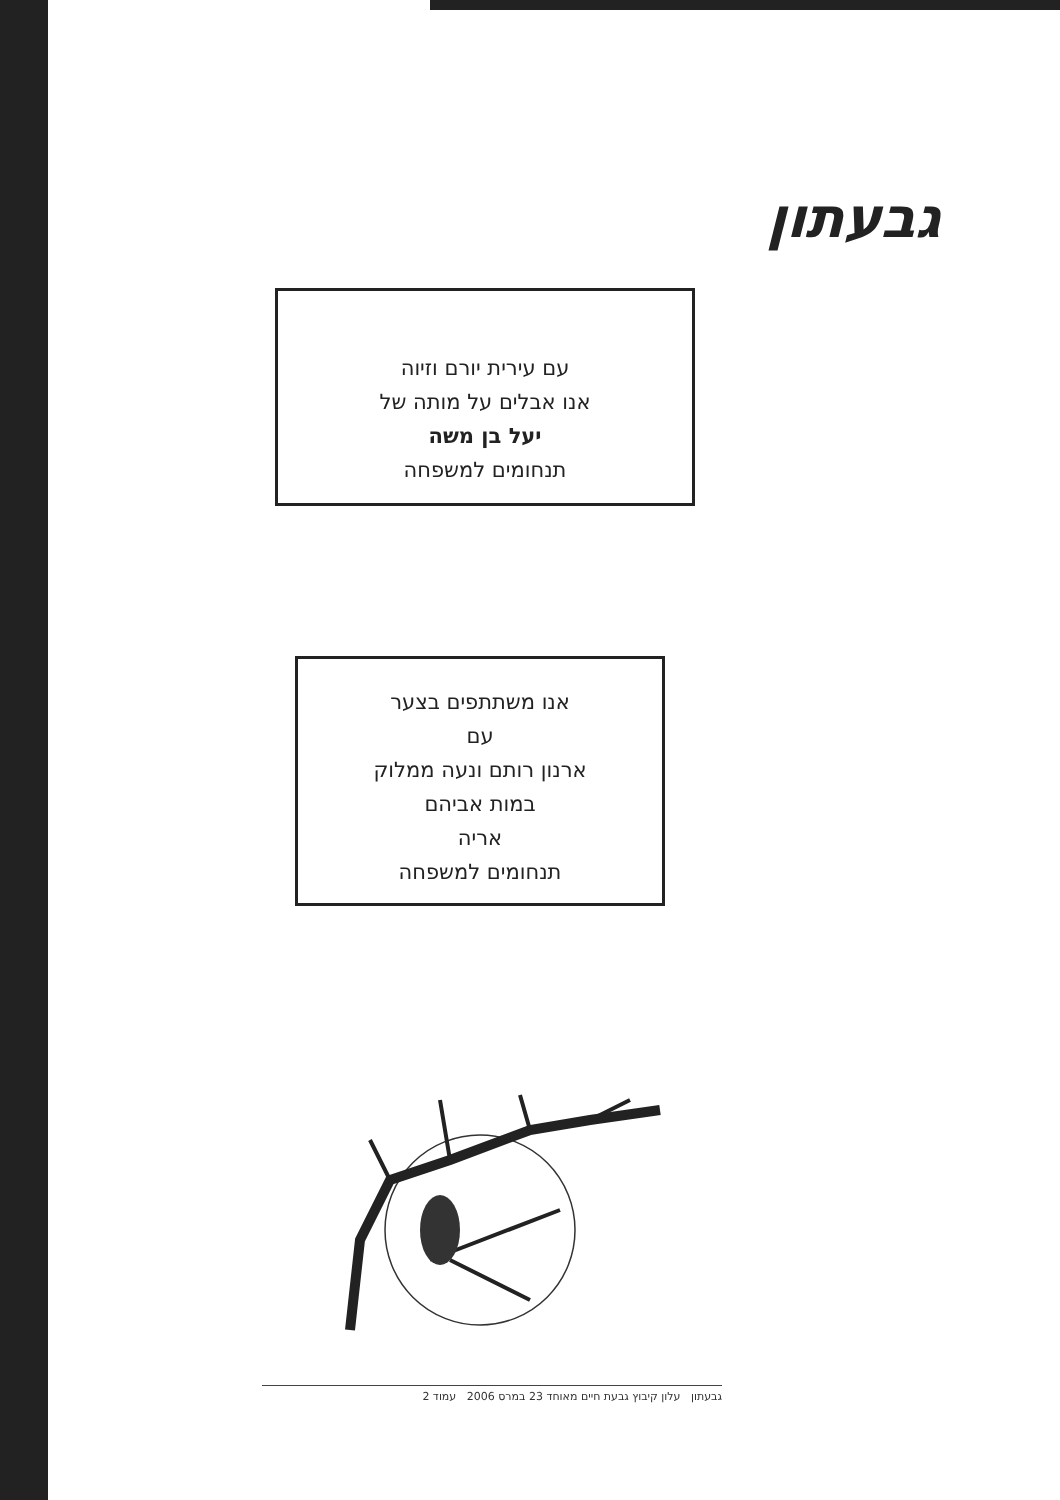גבעתון
עם עירית יורם וזיוה
אנו אבלים על מותה של
יעל בן משה
תנחומים למשפחה
אנו משתתפים בצער
עם
ארנון רותם ונעה ממלוק
במות אביהם
אריה
תנחומים למשפחה
גבעתון עלון קיבוץ גבעת חיים מאוחד 23 במרס 2006 עמוד 2